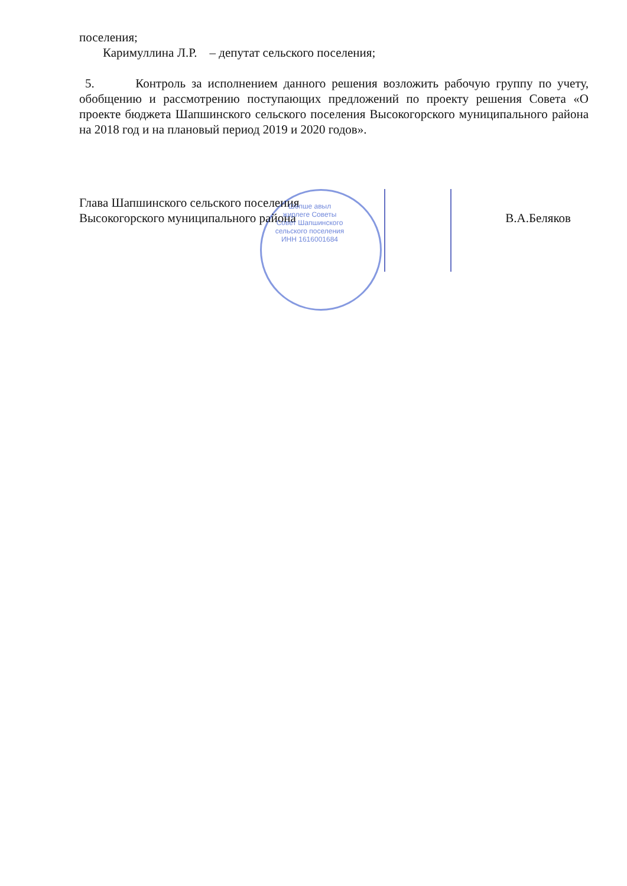поселения;
Каримуллина Л.Р. – депутат сельского поселения;
5. Контроль за исполнением данного решения возложить рабочую группу по учету, обобщению и рассмотрению поступающих предложений по проекту решения Совета «О проекте бюджета Шапшинского сельского поселения Высокогорского муниципального района на 2018 год и на плановый период 2019 и 2020 годов».
Глава Шапшинского сельского поселения
Высокогорского муниципального района
В.А.Беляков
Шәпше авыл җирлеге Советы Совет Шапшинского сельского поселения ИНН 1616001684